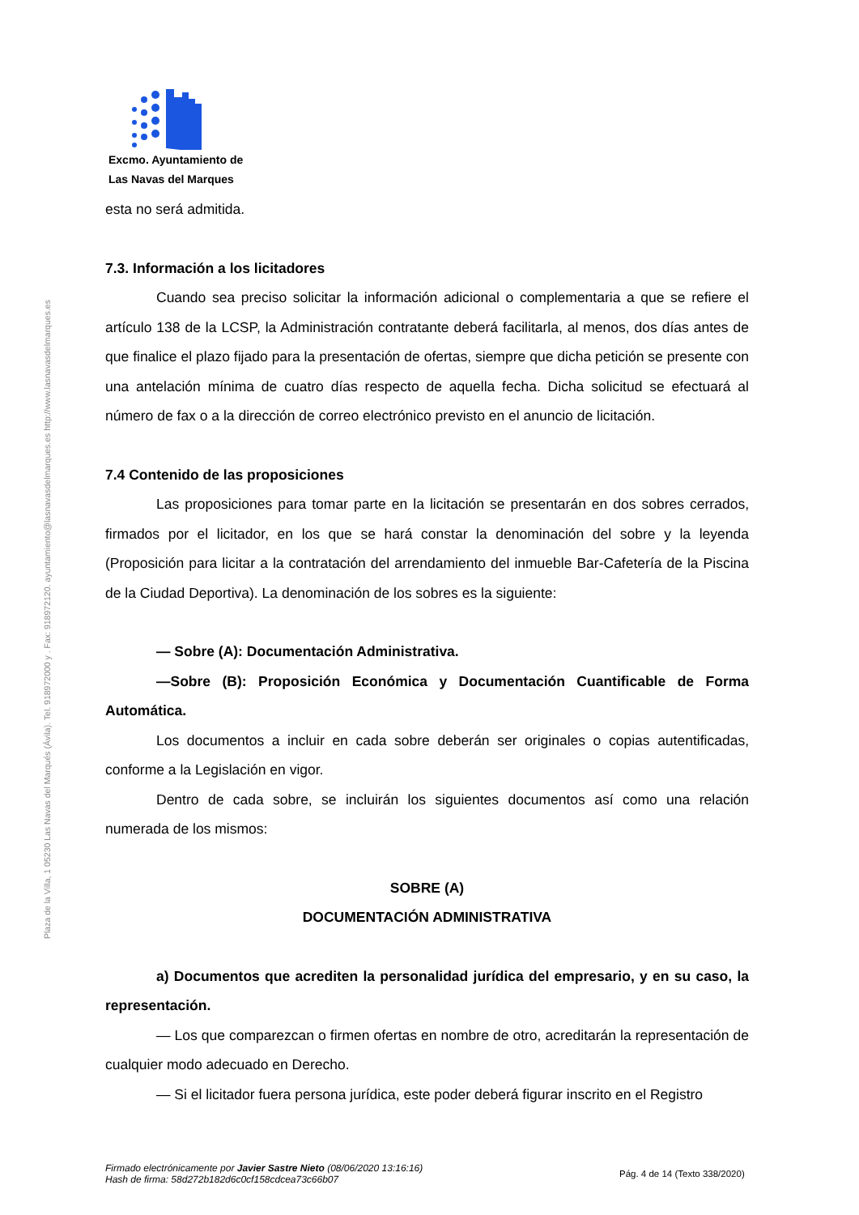Plaza de la Villa, 1 05230 Las Navas del Marqués (Ávila). Tel. 918972000 y . Fax: 918972120. ayuntamiento@lasnavasdelmarques.es http://www.lasnavasdelmarques.es
Excmo. Ayuntamiento de
Las Navas del Marques
esta no será admitida.
7.3. Información a los licitadores
Cuando sea preciso solicitar la información adicional o complementaria a que se refiere el artículo 138 de la LCSP, la Administración contratante deberá facilitarla, al menos, dos días antes de que finalice el plazo fijado para la presentación de ofertas, siempre que dicha petición se presente con una antelación mínima de cuatro días respecto de aquella fecha. Dicha solicitud se efectuará al número de fax o a la dirección de correo electrónico previsto en el anuncio de licitación.
7.4 Contenido de las proposiciones
Las proposiciones para tomar parte en la licitación se presentarán en dos sobres cerrados, firmados por el licitador, en los que se hará constar la denominación del sobre y la leyenda (Proposición para licitar a la contratación del arrendamiento del inmueble Bar-Cafetería de la Piscina de la Ciudad Deportiva). La denominación de los sobres es la siguiente:
— Sobre (A): Documentación Administrativa.
—Sobre (B): Proposición Económica y Documentación Cuantificable de Forma Automática.
Los documentos a incluir en cada sobre deberán ser originales o copias autentificadas, conforme a la Legislación en vigor.
Dentro de cada sobre, se incluirán los siguientes documentos así como una relación numerada de los mismos:
SOBRE (A)
DOCUMENTACIÓN ADMINISTRATIVA
a) Documentos que acrediten la personalidad jurídica del empresario, y en su caso, la representación.
— Los que comparezcan o firmen ofertas en nombre de otro, acreditarán la representación de cualquier modo adecuado en Derecho.
— Si el licitador fuera persona jurídica, este poder deberá figurar inscrito en el Registro
Firmado electrónicamente por Javier Sastre Nieto (08/06/2020 13:16:16)
Hash de firma: 58d272b182d6c0cf158cdcea73c66b07
Pág. 4 de 14 (Texto 338/2020)